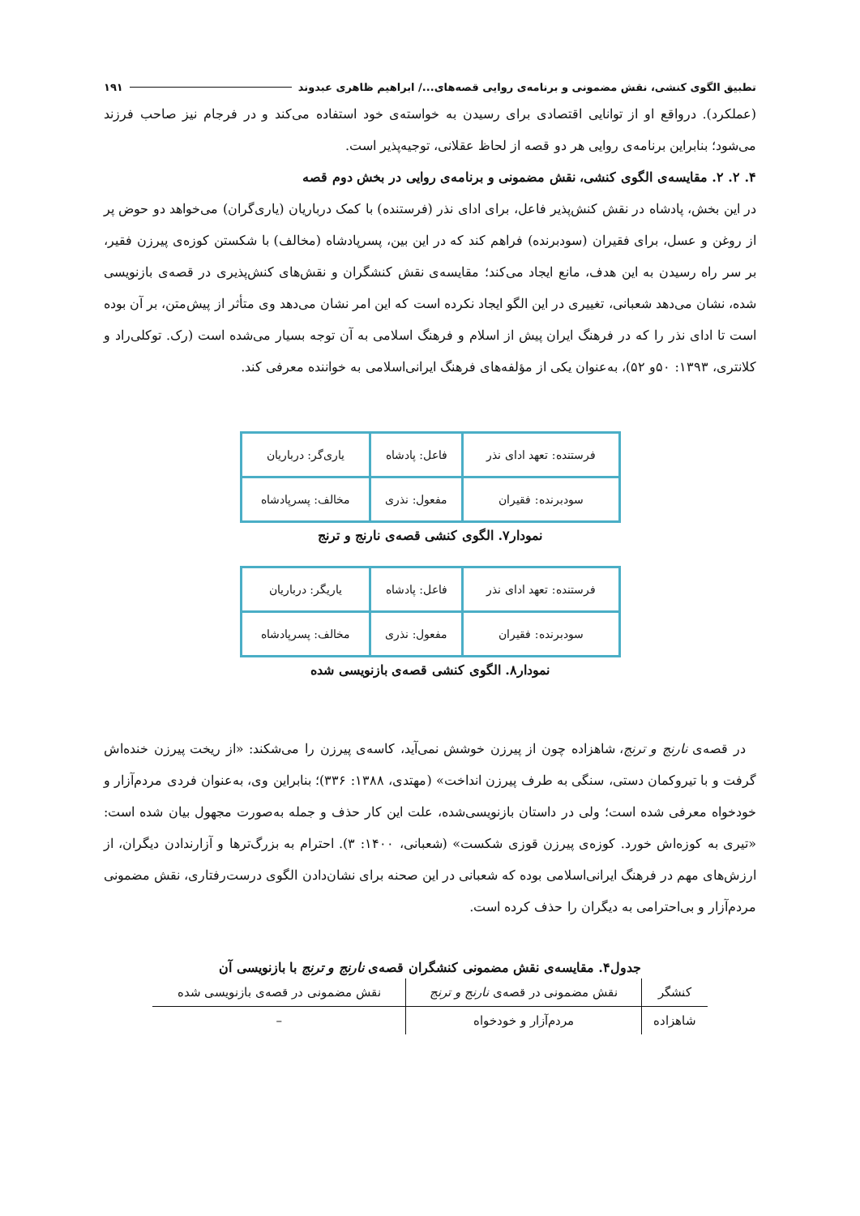تطبیق الگوی کنشی، نقش مضمونی و برنامه‌ی روایی قصه‌های.../ ابراهیم ظاهری عبدوند ۱۹۱
(عملکرد). درواقع او از توانایی اقتصادی برای رسیدن به خواسته‌ی خود استفاده می‌کند و در فرجام نیز صاحب فرزند می‌شود؛ بنابراین برنامه‌ی روایی هر دو قصه از لحاظ عقلانی، توجیه‌پذیر است.
۴. ۲. ۲. مقایسه‌ی الگوی کنشی، نقش مضمونی و برنامه‌ی روایی در بخش دوم قصه
در این بخش، پادشاه در نقش کنش‌پذیر فاعل، برای ادای نذر (فرستنده) با کمک درباریان (یاری‌گران) می‌خواهد دو حوض پر از روغن و عسل، برای فقیران (سودبرنده) فراهم کند که در این بین، پسرپادشاه (مخالف) با شکستن کوزه‌ی پیرزن فقیر، بر سر راه رسیدن به این هدف، مانع ایجاد می‌کند؛ مقایسه‌ی نقش کنشگران و نقش‌های کنش‌پذیری در قصه‌ی بازنویسی شده، نشان می‌دهد شعبانی، تغییری در این الگو ایجاد نکرده است که این امر نشان می‌دهد وی متأثر از پیش‌متن، بر آن بوده است تا ادای نذر را که در فرهنگ ایران پیش از اسلام و فرهنگ اسلامی به آن توجه بسیار می‌شده است (رک. توکلی‌راد و کلانتری، ۱۳۹۳: ۵۰و ۵۲)، به‌عنوان یکی از مؤلفه‌های فرهنگ ایرانی‌اسلامی به خواننده معرفی کند.
| فرستنده: تعهد ادای نذر | فاعل: پادشاه | یاری‌گر: درباریان |
| سودبرنده: فقیران | مفعول: نذری | مخالف: پسرپادشاه |
نمودار۷. الگوی کنشی قصه‌ی نارنج و ترنج
| فرستنده: تعهد ادای نذر | فاعل: پادشاه | یاریگر: درباریان |
| سودبرنده: فقیران | مفعول: نذری | مخالف: پسرپادشاه |
نمودار۸. الگوی کنشی قصه‌ی بازنویسی شده
در قصه‌ی نارنج و ترنج، شاهزاده چون از پیرزن خوشش نمی‌آید، کاسه‌ی پیرزن را می‌شکند: «از ریخت پیرزن خنده‌اش گرفت و با تیروکمان دستی، سنگی به طرف پیرزن انداخت» (مهتدی، ۱۳۸۸: ۳۳۶)؛ بنابراین وی، به‌عنوان فردی مردم‌آزار و خودخواه معرفی شده است؛ ولی در داستان بازنویسی‌شده، علت این کار حذف و جمله به‌صورت مجهول بیان شده است: «تیری به کوزه‌اش خورد. کوزه‌ی پیرزن قوزی شکست» (شعبانی، ۱۴۰۰: ۳). احترام به بزرگ‌ترها و آزارندادن دیگران، از ارزش‌های مهم در فرهنگ ایرانی‌اسلامی بوده که شعبانی در این صحنه برای نشان‌دادن الگوی درست‌رفتاری، نقش مضمونی مردم‌آزار و بی‌احترامی به دیگران را حذف کرده است.
جدول۴. مقایسه‌ی نقش مضمونی کنشگران قصه‌ی نارنج و ترنج با بازنویسی آن
| کنشگر | نقش مضمونی در قصه‌ی نارنج و ترنج | نقش مضمونی در قصه‌ی بازنویسی شده |
| --- | --- | --- |
| شاهزاده | مردم‌آزار و خودخواه | – |